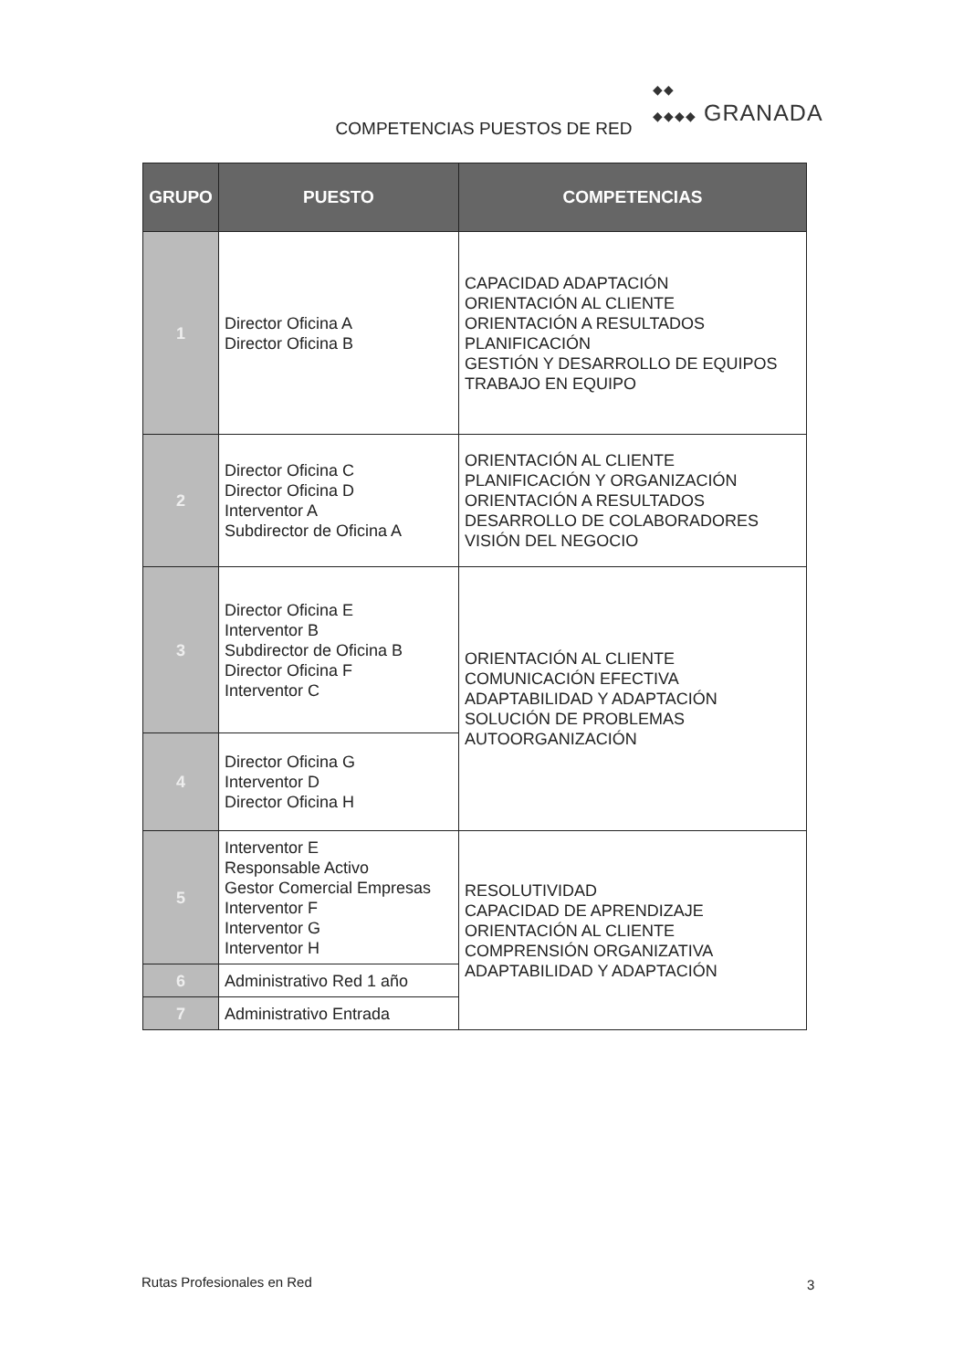◆◆
◆◆◆◆ GRANADA
COMPETENCIAS PUESTOS DE RED
| GRUPO | PUESTO | COMPETENCIAS |
| --- | --- | --- |
| 1 | Director Oficina A Director Oficina B | CAPACIDAD ADAPTACIÓN ORIENTACIÓN AL CLIENTE ORIENTACIÓN A RESULTADOS PLANIFICACIÓN GESTIÓN Y DESARROLLO DE EQUIPOS TRABAJO EN EQUIPO |
| 2 | Director Oficina C Director Oficina D Interventor A Subdirector de Oficina A | ORIENTACIÓN AL CLIENTE PLANIFICACIÓN Y ORGANIZACIÓN ORIENTACIÓN A RESULTADOS DESARROLLO DE COLABORADORES VISIÓN DEL NEGOCIO |
| 3 | Director Oficina E Interventor B Subdirector de Oficina B Director Oficina F Interventor C | ORIENTACIÓN AL CLIENTE COMUNICACIÓN EFECTIVA ADAPTABILIDAD Y ADAPTACIÓN SOLUCIÓN DE PROBLEMAS AUTOORGANIZACIÓN |
| 4 | Director Oficina G Interventor D Director Oficina H | |
| 5 | Interventor E Responsable Activo Gestor Comercial Empresas Interventor F Interventor G Interventor H | RESOLUTIVIDAD CAPACIDAD DE APRENDIZAJE ORIENTACIÓN AL CLIENTE COMPRENSIÓN ORGANIZATIVA ADAPTABILIDAD Y ADAPTACIÓN |
| 6 | Administrativo Red 1 año | |
| 7 | Administrativo Entrada | |
Rutas Profesionales en Red 3